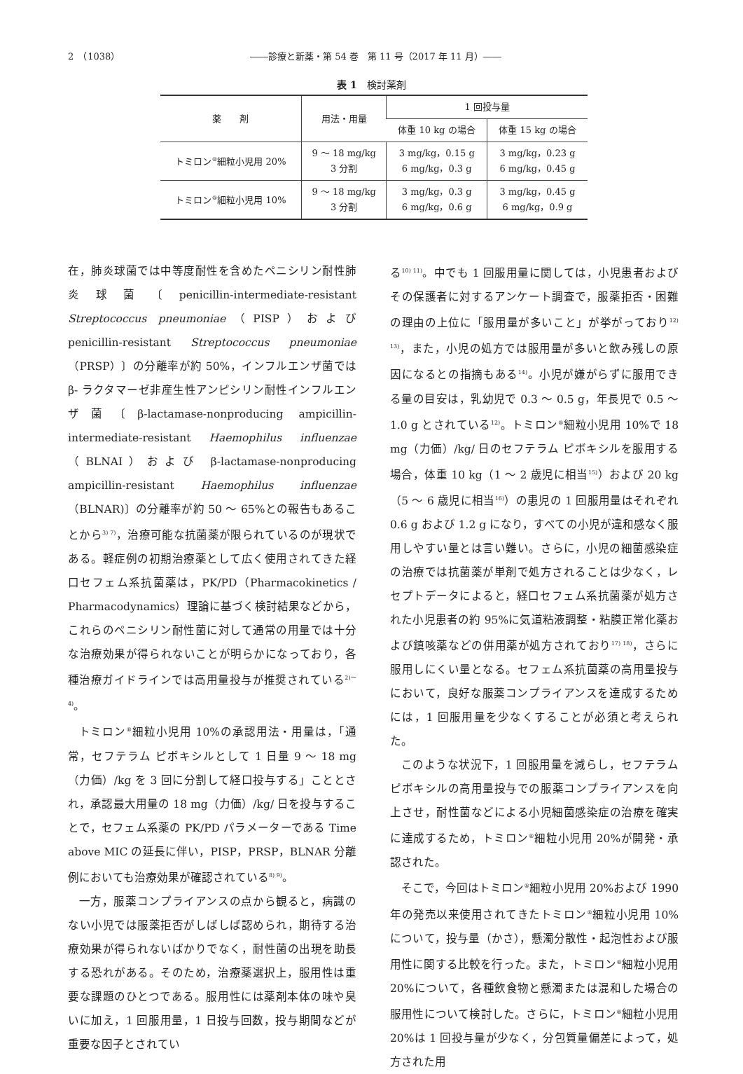2　（1038） ――診療と新薬・第 54 巻　第 11 号（2017 年 11 月）――
表 1　検討薬剤
| 薬 剤 | 用法・用量 | 1 回投与量 | |
| --- | --- | --- | --- |
| | | 体重 10 kg の場合 | 体重 15 kg の場合 |
| トミロン<sup>®</sup>細粒小児用 20% | 9 ～ 18 mg/kg 3 分割 | 3 mg/kg，0.15 g 6 mg/kg，0.3 g | 3 mg/kg，0.23 g 6 mg/kg，0.45 g |
| トミロン<sup>®</sup>細粒小児用 10% | 9 ～ 18 mg/kg 3 分割 | 3 mg/kg，0.3 g 6 mg/kg，0.6 g | 3 mg/kg，0.45 g 6 mg/kg，0.9 g |
在，肺炎球菌では中等度耐性を含めたペニシリン耐性肺炎球菌〔penicillin-intermediate-resistant Streptococcus pneumoniae（PISP）および penicillin-resistant Streptococcus pneumoniae（PRSP）〕の分離率が約 50%，インフルエンザ菌ではβ- ラクタマーゼ非産生性アンピシリン耐性インフルエンザ菌〔β-lactamase-nonproducing ampicillin-intermediate-resistant Haemophilus influenzae（BLNAI）および β-lactamase-nonproducing ampicillin-resistant Haemophilus influenzae（BLNAR)〕の分離率が約 50 ～ 65%との報告もあることから<sup>3) 7)</sup>，治療可能な抗菌薬が限られているのが現状である。軽症例の初期治療薬として広く使用されてきた経口セフェム系抗菌薬は，PK/PD（Pharmacokinetics / Pharmacodynamics）理論に基づく検討結果などから，これらのペニシリン耐性菌に対して通常の用量では十分な治療効果が得られないことが明らかになっており，各種治療ガイドラインでは高用量投与が推奨されている<sup>2)～4)</sup>。
トミロン<sup>®</sup>細粒小児用 10%の承認用法・用量は，「通常，セフテラム ピボキシルとして 1 日量 9 ～ 18 mg（力価）/kg を 3 回に分割して経口投与する」こととされ，承認最大用量の 18 mg（力価）/kg/ 日を投与することで，セフェム系薬の PK/PD パラメーターである Time above MIC の延長に伴い，PISP，PRSP，BLNAR 分離例においても治療効果が確認されている<sup>8) 9)</sup>。
一方，服薬コンプライアンスの点から観ると，病識のない小児では服薬拒否がしばしば認められ，期待する治療効果が得られないばかりでなく，耐性菌の出現を助長する恐れがある。そのため，治療薬選択上，服用性は重要な課題のひとつである。服用性には薬剤本体の味や臭いに加え，1 回服用量，1 日投与回数，投与期間などが重要な因子とされてい
る<sup>10) 11)</sup>。中でも 1 回服用量に関しては，小児患者およびその保護者に対するアンケート調査で，服薬拒否・困難の理由の上位に「服用量が多いこと」が挙がっており<sup>12) 13)</sup>，また，小児の処方では服用量が多いと飲み残しの原因になるとの指摘もある<sup>14)</sup>。小児が嫌がらずに服用できる量の目安は，乳幼児で 0.3 ～ 0.5 g，年長児で 0.5 ～ 1.0 g とされている<sup>12)</sup>。トミロン<sup>®</sup>細粒小児用 10%で 18 mg（力価）/kg/ 日のセフテラム ピボキシルを服用する場合，体重 10 kg（1 ～ 2 歳児に相当<sup>15)</sup>）および 20 kg（5 ～ 6 歳児に相当<sup>16)</sup>）の患児の 1 回服用量はそれぞれ 0.6 g および 1.2 g になり，すべての小児が違和感なく服用しやすい量とは言い難い。さらに，小児の細菌感染症の治療では抗菌薬が単剤で処方されることは少なく，レセプトデータによると，経口セフェム系抗菌薬が処方された小児患者の約 95%に気道粘液調整・粘膜正常化薬および鎮咳薬などの併用薬が処方されており<sup>17) 18)</sup>，さらに服用しにくい量となる。セフェム系抗菌薬の高用量投与において，良好な服薬コンプライアンスを達成するためには，1 回服用量を少なくすることが必須と考えられた。
このような状況下，1 回服用量を減らし，セフテラム ピボキシルの高用量投与での服薬コンプライアンスを向上させ，耐性菌などによる小児細菌感染症の治療を確実に達成するため，トミロン<sup>®</sup>細粒小児用 20%が開発・承認された。
そこで，今回はトミロン<sup>®</sup>細粒小児用 20%および 1990 年の発売以来使用されてきたトミロン<sup>®</sup>細粒小児用 10%について，投与量（かさ），懸濁分散性・起泡性および服用性に関する比較を行った。また，トミロン<sup>®</sup>細粒小児用 20%について，各種飲食物と懸濁または混和した場合の服用性について検討した。さらに，トミロン<sup>®</sup>細粒小児用 20%は 1 回投与量が少なく，分包質量偏差によって，処方された用